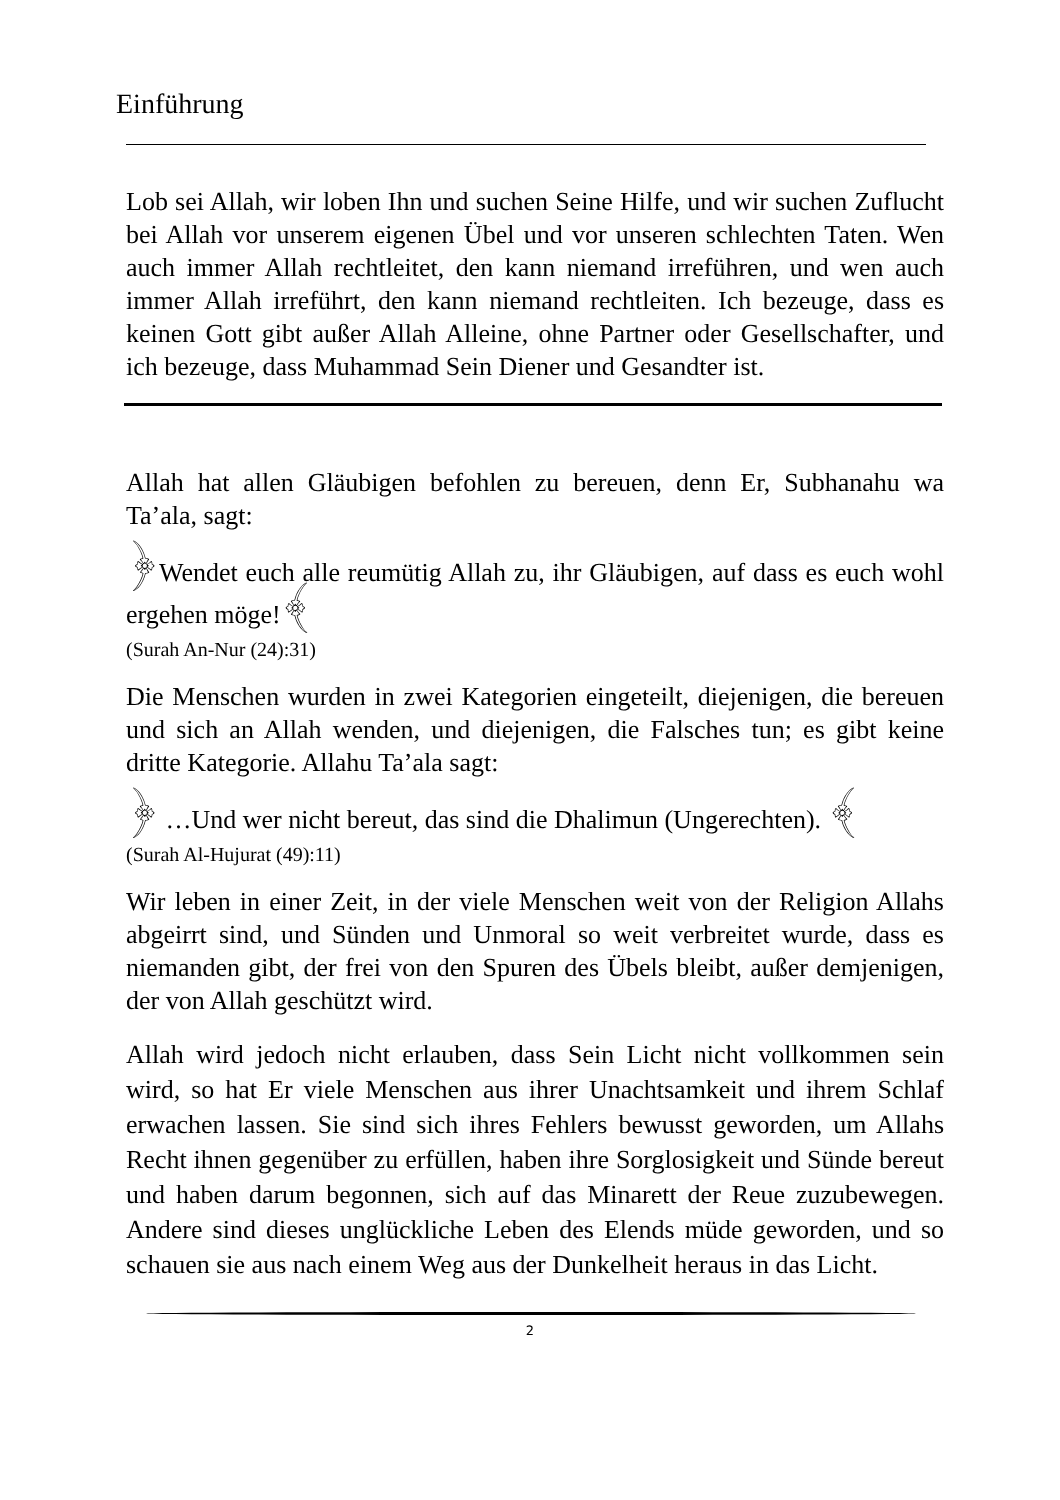Einführung
Lob sei Allah, wir loben Ihn und suchen Seine Hilfe, und wir suchen Zuflucht bei Allah vor unserem eigenen Übel und vor unseren schlechten Taten. Wen auch immer Allah rechtleitet, den kann niemand irreführen, und wen auch immer Allah irreführt, den kann niemand rechtleiten. Ich bezeuge, dass es keinen Gott gibt außer Allah Alleine, ohne Partner oder Gesellschafter, und ich bezeuge, dass Muhammad Sein Diener und Gesandter ist.
Allah hat allen Gläubigen befohlen zu bereuen, denn Er, Subhanahu wa Ta’ala, sagt:
﴿Wendet euch alle reumütig Allah zu, ihr Gläubigen, auf dass es euch wohl ergehen möge!﴾
(Surah An-Nur (24):31)
Die Menschen wurden in zwei Kategorien eingeteilt, diejenigen, die bereuen und sich an Allah wenden, und diejenigen, die Falsches tun; es gibt keine dritte Kategorie. Allahu Ta’ala sagt:
﴿ …Und wer nicht bereut, das sind die Dhalimun (Ungerechten). ﴾
(Surah Al-Hujurat (49):11)
Wir leben in einer Zeit, in der viele Menschen weit von der Religion Allahs abgeirrt sind, und Sünden und Unmoral so weit verbreitet wurde, dass es niemanden gibt, der frei von den Spuren des Übels bleibt, außer demjenigen, der von Allah geschützt wird.
Allah wird jedoch nicht erlauben, dass Sein Licht nicht vollkommen sein wird, so hat Er viele Menschen aus ihrer Unachtsamkeit und ihrem Schlaf erwachen lassen. Sie sind sich ihres Fehlers bewusst geworden, um Allahs Recht ihnen gegenüber zu erfüllen, haben ihre Sorglosigkeit und Sünde bereut und haben darum begonnen, sich auf das Minarett der Reue zuzubewegen. Andere sind dieses unglückliche Leben des Elends müde geworden, und so schauen sie aus nach einem Weg aus der Dunkelheit heraus in das Licht.
2